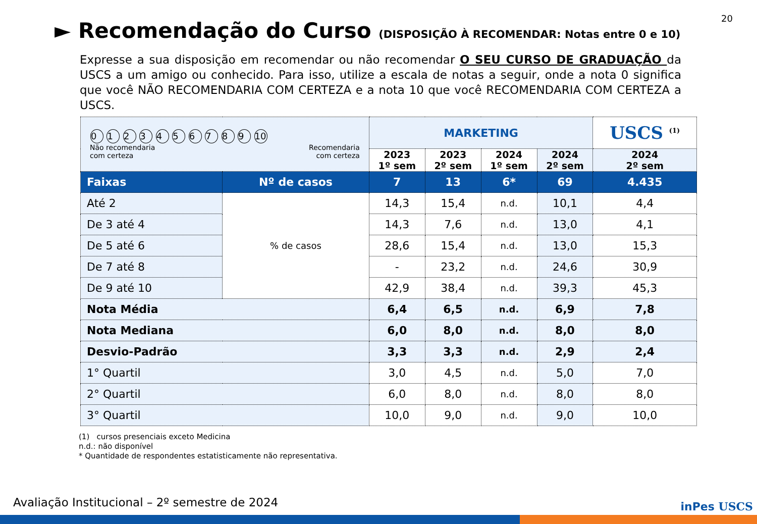20
► Recomendação do Curso (DISPOSIÇÃO À RECOMENDAR: Notas entre 0 e 10)
Expresse a sua disposição em recomendar ou não recomendar O SEU CURSO DE GRADUAÇÃO da USCS a um amigo ou conhecido. Para isso, utilize a escala de notas a seguir, onde a nota 0 significa que você NÃO RECOMENDARIA COM CERTEZA e a nota 10 que você RECOMENDARIA COM CERTEZA a USCS.
| 0 1 2 3 4 5 6 7 8 9 10 Não recomendaria com certeza Recomendaria com certeza | | MARKETING | | | | USCS <sup>(1)</sup> |
| | | 2023 1º sem | 2023 2º sem | 2024 1º sem | 2024 2º sem | 2024 2º sem |
| Faixas | Nº de casos | 7 | 13 | 6* | 69 | 4.435 |
| Até 2 | % de casos | 14,3 | 15,4 | n.d. | 10,1 | 4,4 |
| De 3 até 4 | | 14,3 | 7,6 | n.d. | 13,0 | 4,1 |
| De 5 até 6 | | 28,6 | 15,4 | n.d. | 13,0 | 15,3 |
| De 7 até 8 | | - | 23,2 | n.d. | 24,6 | 30,9 |
| De 9 até 10 | | 42,9 | 38,4 | n.d. | 39,3 | 45,3 |
| Nota Média | | 6,4 | 6,5 | n.d. | 6,9 | 7,8 |
| Nota Mediana | | 6,0 | 8,0 | n.d. | 8,0 | 8,0 |
| Desvio-Padrão | | 3,3 | 3,3 | n.d. | 2,9 | 2,4 |
| 1° Quartil | | 3,0 | 4,5 | n.d. | 5,0 | 7,0 |
| 2° Quartil | | 6,0 | 8,0 | n.d. | 8,0 | 8,0 |
| 3° Quartil | | 10,0 | 9,0 | n.d. | 9,0 | 10,0 |
(1) cursos presenciais exceto Medicina
n.d.: não disponível
* Quantidade de respondentes estatisticamente não representativa.
Avaliação Institucional – 2º semestre de 2024
inPes USCS